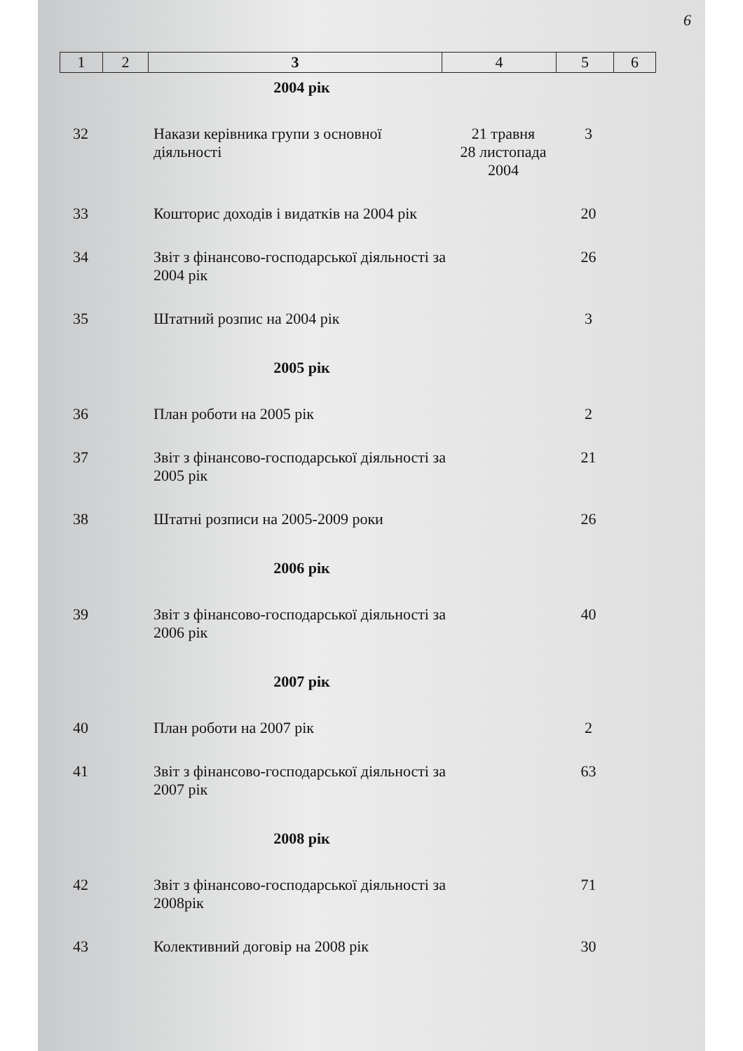6
| 1 | 2 | 3 | 4 | 5 | 6 |
| 2004 рік | | | | | |
| 32 | | Накази керівника групи з основної діяльності | 21 травня 28 листопада 2004 | 3 | |
| 33 | | Кошторис доходів і видатків на 2004 рік | | 20 | |
| 34 | | Звіт з фінансово-господарської діяльності за 2004 рік | | 26 | |
| 35 | | Штатний розпис на 2004 рік | | 3 | |
| 2005 рік | | | | | |
| 36 | | План роботи на 2005 рік | | 2 | |
| 37 | | Звіт з фінансово-господарської діяльності за 2005 рік | | 21 | |
| 38 | | Штатні розписи на 2005-2009 роки | | 26 | |
| 2006 рік | | | | | |
| 39 | | Звіт з фінансово-господарської діяльності за 2006 рік | | 40 | |
| 2007 рік | | | | | |
| 40 | | План роботи на 2007 рік | | 2 | |
| 41 | | Звіт з фінансово-господарської діяльності за 2007 рік | | 63 | |
| 2008 рік | | | | | |
| 42 | | Звіт з фінансово-господарської діяльності за 2008рік | | 71 | |
| 43 | | Колективний договір на 2008 рік | | 30 | |